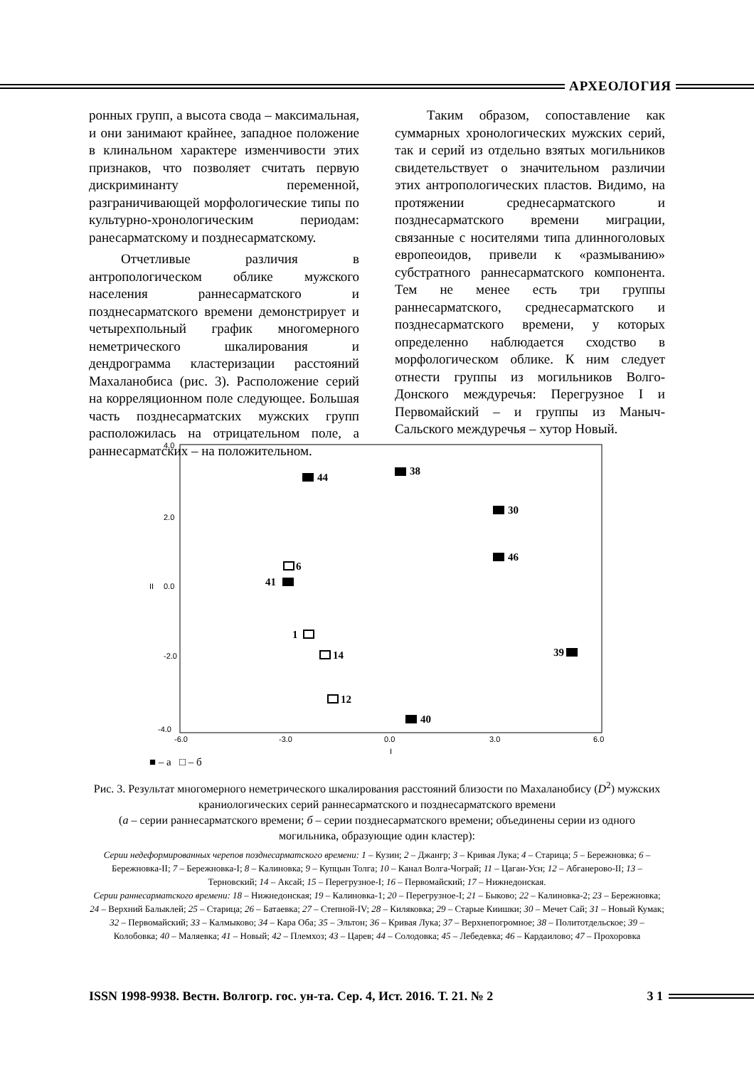АРХЕОЛОГИЯ
ронных групп, а высота свода – максимальная, и они занимают крайнее, западное положение в клинальном характере изменчивости этих признаков, что позволяет считать первую дискриминанту переменной, разграничивающей морфологические типы по культурно-хронологическим периодам: ранесарматскому и позднесарматскому.
Отчетливые различия в антропологическом облике мужского населения раннесарматского и позднесарматского времени демонстрирует и четырехпольный график многомерного неметрического шкалирования и дендрограмма кластеризации расстояний Махаланобиса (рис. 3). Расположение серий на корреляционном поле следующее. Большая часть позднесарматских мужских групп расположилась на отрицательном поле, а раннесарматских – на положительном.
Таким образом, сопоставление как суммарных хронологических мужских серий, так и серий из отдельно взятых могильников свидетельствует о значительном различии этих антропологических пластов. Видимо, на протяжении среднесарматского и позднесарматского времени миграции, связанные с носителями типа длинноголовых европеоидов, привели к «размыванию» субстратного раннесарматского компонента. Тем не менее есть три группы раннесарматского, среднесарматского и позднесарматского времени, у которых определенно наблюдается сходство в морфологическом облике. К ним следует отнести группы из могильников Волго-Донского междуречья: Перегрузное I и Первомайский – и группы из Маныч-Сальского междуречья – хутор Новый.
4.0
2.0
0.0
II
-2.0
-4.0
-6.0
-3.0
0.0
3.0
6.0
I
44
38
30
46
39
40
6
41
14
12
1
■ – а □ – б
Рис. 3. Результат многомерного неметрического шкалирования расстояний близости по Махаланобису (D<sup>2</sup>) мужских краниологических серий раннесарматского и позднесарматского времени
(а – серии раннесарматского времени; б – серии позднесарматского времени; объединены серии из одного могильника, образующие один кластер):
Серии недеформированных черепов позднесарматского времени: 1 – Кузин; 2 – Джангр; 3 – Кривая Лука; 4 – Старица; 5 – Бережновка; 6 – Бережновка-II; 7 – Бережновка-I; 8 – Калиновка; 9 – Купцын Толга; 10 – Канал Волга-Чограй; 11 – Цаган-Усн; 12 – Абганерово-II; 13 – Терновский; 14 – Аксай; 15 – Перегрузное-I; 16 – Первомайский; 17 – Нижнедонская.
Серии раннесарматского времени: 18 – Нижнедонская; 19 – Калиновка-1; 20 – Перегрузное-I; 21 – Быково; 22 – Калиновка-2; 23 – Бережновка; 24 – Верхний Балыклей; 25 – Старица; 26 – Батаевка; 27 – Степной-IV; 28 – Киляковка; 29 – Старые Киишки; 30 – Мечет Сай; 31 – Новый Кумак; 32 – Первомайский; 33 – Калмыково; 34 – Кара Оба; 35 – Эльтон; 36 – Кривая Лука; 37 – Верхнепогромное; 38 – Политотдельское; 39 – Колобовка; 40 – Маляевка; 41 – Новый; 42 – Племхоз; 43 – Царев; 44 – Солодовка; 45 – Лебедевка; 46 – Кардаилово; 47 – Прохоровка
ISSN 1998-9938. Вестн. Волгогр. гос. ун-та. Сер. 4, Ист. 2016. Т. 21. № 2 3 1